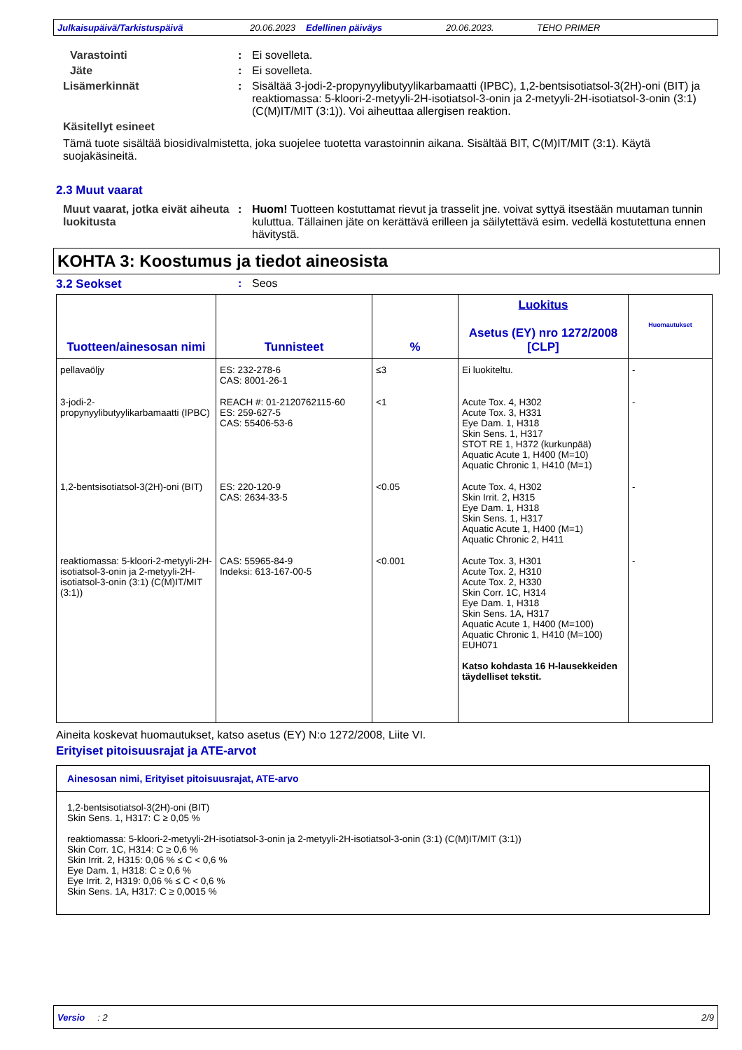Julkaisupäivä/Tarkistuspäivä 20.06.2023 Edellinen päiväys 20.06.2023. TEHO PRIMER
Varastointi : Ei sovelleta.
Jäte : Ei sovelleta.
Lisämerkinnät : Sisältää 3-jodi-2-propynyylibutyylikarbamaatti (IPBC), 1,2-bentsisotiatsol-3(2H)-oni (BIT) ja reaktiomassa: 5-kloori-2-metyyli-2H-isotiatsol-3-onin ja 2-metyyli-2H-isotiatsol-3-onin (3:1) (C(M)IT/MIT (3:1)). Voi aiheuttaa allergisen reaktion.
Käsitellyt esineet
Tämä tuote sisältää biosidivalmistetta, joka suojelee tuotetta varastoinnin aikana. Sisältää BIT, C(M)IT/MIT (3:1). Käytä suojakäsineitä.
2.3 Muut vaarat
Muut vaarat, jotka eivät aiheuta luokitusta
: Huom! Tuotteen kostuttamat rievut ja trasselit jne. voivat syttyä itsestään muutaman tunnin kuluttua. Tällainen jäte on kerättävä erilleen ja säilytettävä esim. vedellä kostutettuna ennen hävitystä.
KOHTA 3: Koostumus ja tiedot aineosista
3.2 Seokset : Seos
| Tuotteen/ainesosan nimi | Tunnisteet | % | Luokitus Asetus (EY) nro 1272/2008 [CLP] | Huomautukset |
| --- | --- | --- | --- | --- |
| pellavaöljy | ES: 232-278-6 CAS: 8001-26-1 | ≤3 | Ei luokiteltu. | - |
| 3-jodi-2-propynyylibutyylikarbamaatti (IPBC) | REACH #: 01-2120762115-60 ES: 259-627-5 CAS: 55406-53-6 | <1 | Acute Tox. 4, H302 Acute Tox. 3, H331 Eye Dam. 1, H318 Skin Sens. 1, H317 STOT RE 1, H372 (kurkunpää) Aquatic Acute 1, H400 (M=10) Aquatic Chronic 1, H410 (M=1) | - |
| 1,2-bentsisotiatsol-3(2H)-oni (BIT) | ES: 220-120-9 CAS: 2634-33-5 | <0.05 | Acute Tox. 4, H302 Skin Irrit. 2, H315 Eye Dam. 1, H318 Skin Sens. 1, H317 Aquatic Acute 1, H400 (M=1) Aquatic Chronic 2, H411 | - |
| reaktiomassa: 5-kloori-2-metyyli-2H-isotiatsol-3-onin ja 2-metyyli-2H-isotiatsol-3-onin (3:1) (C(M)IT/MIT (3:1)) | CAS: 55965-84-9 Indeksi: 613-167-00-5 | <0.001 | Acute Tox. 3, H301 Acute Tox. 2, H310 Acute Tox. 2, H330 Skin Corr. 1C, H314 Eye Dam. 1, H318 Skin Sens. 1A, H317 Aquatic Acute 1, H400 (M=100) Aquatic Chronic 1, H410 (M=100) EUH071 Katso kohdasta 16 H-lausekkeiden täydelliset tekstit. | - |
Aineita koskevat huomautukset, katso asetus (EY) N:o 1272/2008, Liite VI.
Erityiset pitoisuusrajat ja ATE-arvot
Ainesosan nimi, Erityiset pitoisuusrajat, ATE-arvo
1,2-bentsisotiatsol-3(2H)-oni (BIT)
Skin Sens. 1, H317: C ≥ 0,05 %
reaktiomassa: 5-kloori-2-metyyli-2H-isotiatsol-3-onin ja 2-metyyli-2H-isotiatsol-3-onin (3:1) (C(M)IT/MIT (3:1))
Skin Corr. 1C, H314: C ≥ 0,6 %
Skin Irrit. 2, H315: 0,06 % ≤ C < 0,6 %
Eye Dam. 1, H318: C ≥ 0,6 %
Eye Irrit. 2, H319: 0,06 % ≤ C < 0,6 %
Skin Sens. 1A, H317: C ≥ 0,0015 %
Versio : 2 2/9